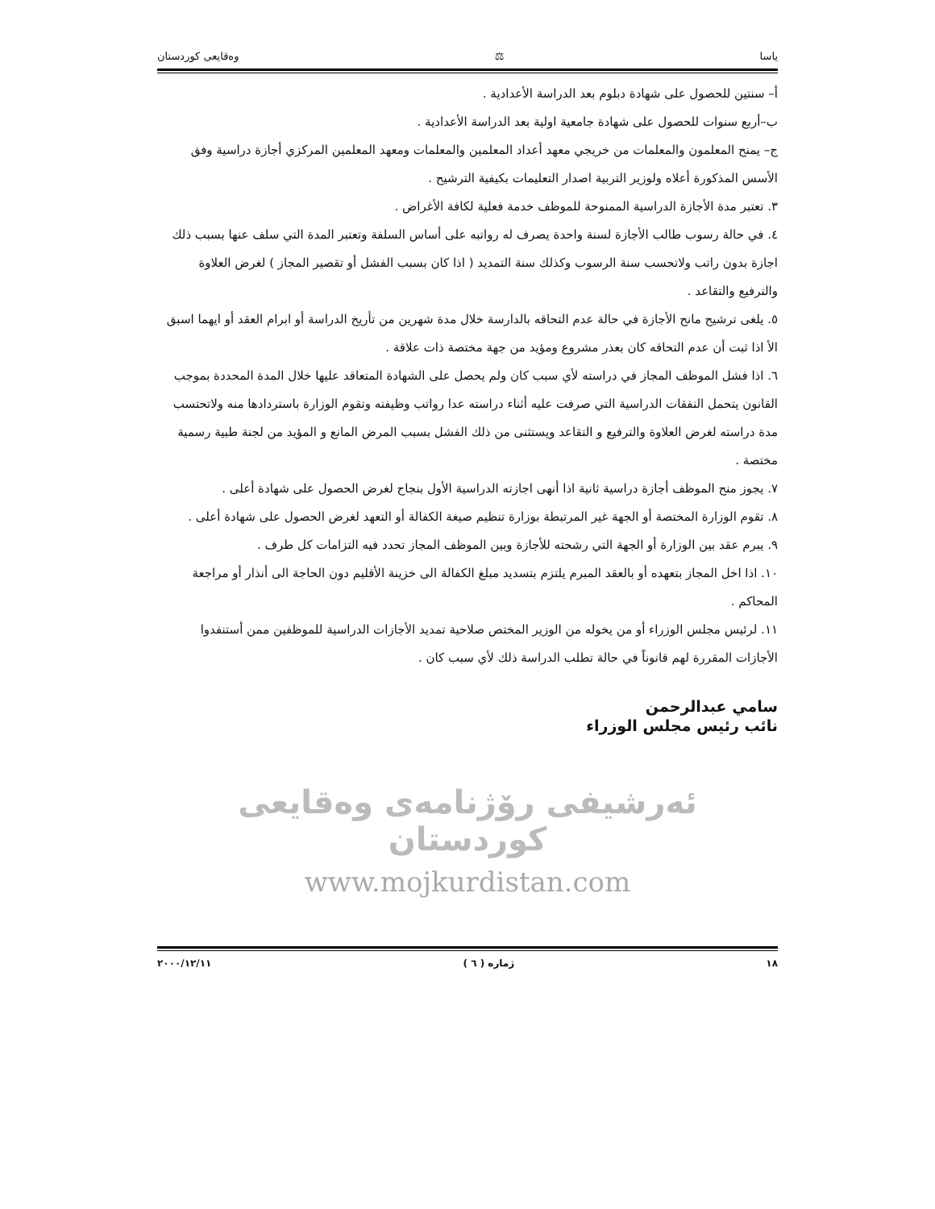ياسا ⚖ وەقايعى كوردستان
أ– سنتين للحصول على شهادة دبلوم بعد الدراسة الأعدادية .
ب–أربع سنوات للحصول على شهادة جامعية اولية بعد الدراسة الأعدادية .
ج– يمنح المعلمون والمعلمات من خريجي معهد أعداد المعلمين والمعلمات ومعهد المعلمين المركزي أجازة دراسية وفق الأسس المذكورة أعلاه ولوزير التربية اصدار التعليمات بكيفية الترشيح .
٣. تعتبر مدة الأجازة الدراسية الممنوحة للموظف خدمة فعلية لكافة الأغراض .
٤. في حالة رسوب طالب الأجازة لسنة واحدة يصرف له رواتبه على أساس السلفة وتعتبر المدة التي سلف عنها بسبب ذلك اجازة بدون راتب ولاتحسب سنة الرسوب وكذلك سنة التمديد ( اذا كان بسبب الفشل أو تقصير المجاز ) لغرض العلاوة والترفيع والتقاعد .
٥. يلغى ترشيح مانح الأجازة في حالة عدم التحاقه بالدارسة خلال مدة شهرين من تأريخ الدراسة أو ابرام العقد أو ايهما اسبق الأ اذا ثبت أن عدم التحاقه كان بعذر مشروع ومؤيد من جهة مختصة ذات علاقة .
٦. اذا فشل الموظف المجاز في دراسته لأي سبب كان ولم يحصل على الشهادة المتعاقد عليها خلال المدة المحددة بموجب القانون يتحمل النفقات الدراسية التي صرفت عليه أثناء دراسته عدا رواتب وظيفته وتقوم الوزارة باستردادها منه ولاتحتسب مدة دراسته لغرض العلاوة والترفيع و التقاعد ويستثنى من ذلك الفشل بسبب المرض المانع و المؤيد من لجنة طبية رسمية مختصة .
٧. يجوز منح الموظف أجازة دراسية ثانية اذا أنهى اجازته الدراسية الأول بنجاح لغرض الحصول على شهادة أعلى .
٨. تقوم الوزارة المختصة أو الجهة غير المرتبطة بوزارة تنظيم صيغة الكفالة أو التعهد لغرض الحصول على شهادة أعلى .
٩. يبرم عقد بين الوزارة أو الجهة التي رشحته للأجازة وبين الموظف المجاز تحدد فيه التزامات كل طرف .
١٠. اذا اخل المجاز بتعهده أو بالعقد المبرم يلتزم بتسديد مبلغ الكفالة الى خزينة الأقليم دون الحاجة الى أنذار أو مراجعة المحاكم .
١١. لرئيس مجلس الوزراء أو من يخوله من الوزير المختص صلاحية تمديد الأجازات الدراسية للموظفين ممن أستنفدوا الأجازات المقررة لهم قانوناً في حالة تطلب الدراسة ذلك لأي سبب كان .
سامي عبدالرحمن
نائب رئيس مجلس الوزراء
ئەرشيفی رۆژنامەی وەقايعی كوردستان
www.mojkurdistan.com
١٨ ژمارە ( ٦ ) ٢٠٠٠/١٢/١١